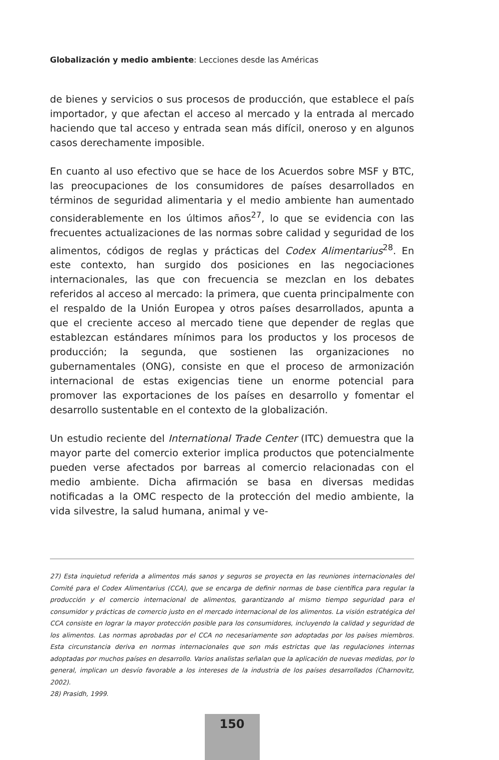Globalización y medio ambiente: Lecciones desde las Américas
de bienes y servicios o sus procesos de producción, que establece el país importador, y que afectan el acceso al mercado y la entrada al mercado haciendo que tal acceso y entrada sean más difícil, oneroso y en algunos casos derechamente imposible.
En cuanto al uso efectivo que se hace de los Acuerdos sobre MSF y BTC, las preocupaciones de los consumidores de países desarrollados en términos de seguridad alimentaria y el medio ambiente han aumentado considerablemente en los últimos años<sup>27</sup>, lo que se evidencia con las frecuentes actualizaciones de las normas sobre calidad y seguridad de los alimentos, códigos de reglas y prácticas del Codex Alimentarius<sup>28</sup>. En este contexto, han surgido dos posiciones en las negociaciones internacionales, las que con frecuencia se mezclan en los debates referidos al acceso al mercado: la primera, que cuenta principalmente con el respaldo de la Unión Europea y otros países desarrollados, apunta a que el creciente acceso al mercado tiene que depender de reglas que establezcan estándares mínimos para los productos y los procesos de producción; la segunda, que sostienen las organizaciones no gubernamentales (ONG), consiste en que el proceso de armonización internacional de estas exigencias tiene un enorme potencial para promover las exportaciones de los países en desarrollo y fomentar el desarrollo sustentable en el contexto de la globalización.
Un estudio reciente del International Trade Center (ITC) demuestra que la mayor parte del comercio exterior implica productos que potencialmente pueden verse afectados por barreas al comercio relacionadas con el medio ambiente. Dicha afirmación se basa en diversas medidas notificadas a la OMC respecto de la protección del medio ambiente, la vida silvestre, la salud humana, animal y ve-
27) Esta inquietud referida a alimentos más sanos y seguros se proyecta en las reuniones internacionales del Comité para el Codex Alimentarius (CCA), que se encarga de definir normas de base científica para regular la producción y el comercio internacional de alimentos, garantizando al mismo tiempo seguridad para el consumidor y prácticas de comercio justo en el mercado internacional de los alimentos. La visión estratégica del CCA consiste en lograr la mayor protección posible para los consumidores, incluyendo la calidad y seguridad de los alimentos. Las normas aprobadas por el CCA no necesariamente son adoptadas por los países miembros. Esta circunstancia deriva en normas internacionales que son más estrictas que las regulaciones internas adoptadas por muchos países en desarrollo. Varios analistas señalan que la aplicación de nuevas medidas, por lo general, implican un desvío favorable a los intereses de la industria de los países desarrollados (Charnovitz, 2002).
28) Prasidh, 1999.
150